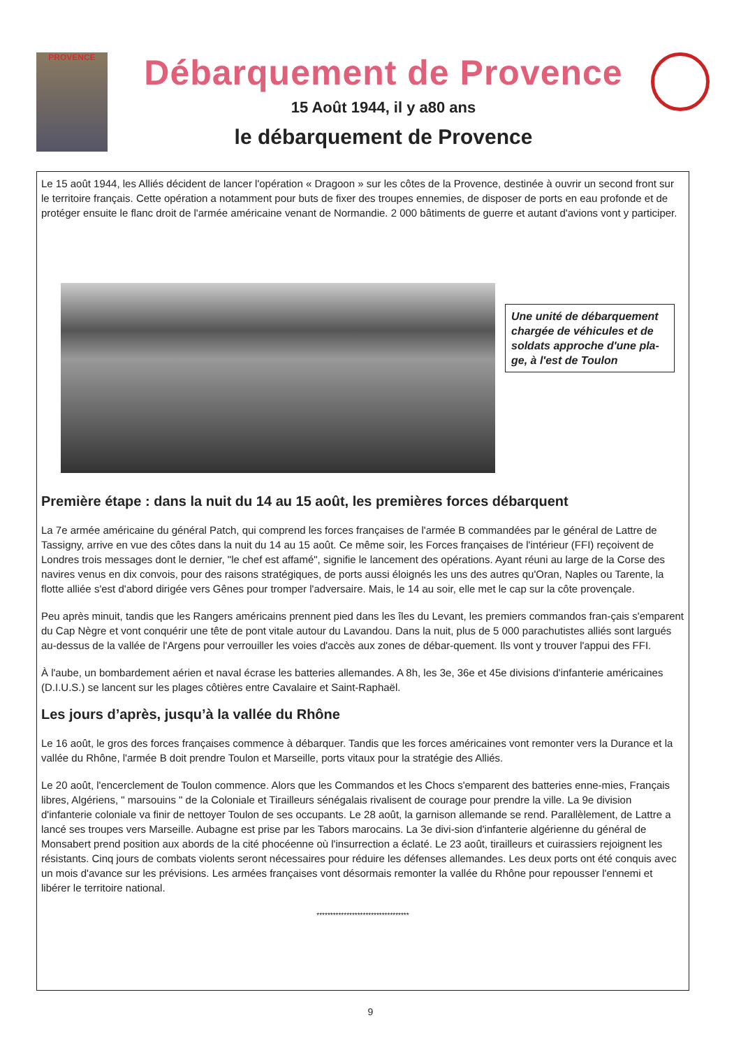PROVENCE
Débarquement de Provence
15 Août 1944, il y a80 ans
le débarquement de Provence
Le 15 août 1944, les Alliés décident de lancer l'opération « Dragoon » sur les côtes de la Provence, destinée à ouvrir un second front sur le territoire français. Cette opération a notamment pour buts de fixer des troupes ennemies, de disposer de ports en eau profonde et de protéger ensuite le flanc droit de l'armée américaine venant de Normandie. 2 000 bâtiments de guerre et autant d'avions vont y participer.
Une unité de débarquement chargée de véhicules et de soldats approche d'une pla-ge, à l'est de Toulon
Première étape : dans la nuit du 14 au 15 août, les premières forces débarquent
La 7e armée américaine du général Patch, qui comprend les forces françaises de l'armée B commandées par le général de Lattre de Tassigny, arrive en vue des côtes dans la nuit du 14 au 15 août. Ce même soir, les Forces françaises de l'intérieur (FFI) reçoivent de Londres trois messages dont le dernier, "le chef est affamé", signifie le lancement des opérations. Ayant réuni au large de la Corse des navires venus en dix convois, pour des raisons stratégiques, de ports aussi éloignés les uns des autres qu'Oran, Naples ou Tarente, la flotte alliée s'est d'abord dirigée vers Gênes pour tromper l'adversaire. Mais, le 14 au soir, elle met le cap sur la côte provençale.
Peu après minuit, tandis que les Rangers américains prennent pied dans les îles du Levant, les premiers commandos fran-çais s'emparent du Cap Nègre et vont conquérir une tête de pont vitale autour du Lavandou. Dans la nuit, plus de 5 000 parachutistes alliés sont largués au-dessus de la vallée de l'Argens pour verrouiller les voies d'accès aux zones de débar-quement. Ils vont y trouver l'appui des FFI.
À l'aube, un bombardement aérien et naval écrase les batteries allemandes. A 8h, les 3e, 36e et 45e divisions d'infanterie américaines (D.I.U.S.) se lancent sur les plages côtières entre Cavalaire et Saint-Raphaël.
Les jours d’après, jusqu’à la vallée du Rhône
Le 16 août, le gros des forces françaises commence à débarquer. Tandis que les forces américaines vont remonter vers la Durance et la vallée du Rhône, l'armée B doit prendre Toulon et Marseille, ports vitaux pour la stratégie des Alliés.
Le 20 août, l'encerclement de Toulon commence. Alors que les Commandos et les Chocs s'emparent des batteries enne-mies, Français libres, Algériens, " marsouins " de la Coloniale et Tirailleurs sénégalais rivalisent de courage pour prendre la ville. La 9e division d'infanterie coloniale va finir de nettoyer Toulon de ses occupants. Le 28 août, la garnison allemande se rend. Parallèlement, de Lattre a lancé ses troupes vers Marseille. Aubagne est prise par les Tabors marocains. La 3e divi-sion d'infanterie algérienne du général de Monsabert prend position aux abords de la cité phocéenne où l'insurrection a éclaté. Le 23 août, tirailleurs et cuirassiers rejoignent les résistants. Cinq jours de combats violents seront nécessaires pour réduire les défenses allemandes. Les deux ports ont été conquis avec un mois d'avance sur les prévisions. Les armées françaises vont désormais remonter la vallée du Rhône pour repousser l'ennemi et libérer le territoire national.
**********************************
9